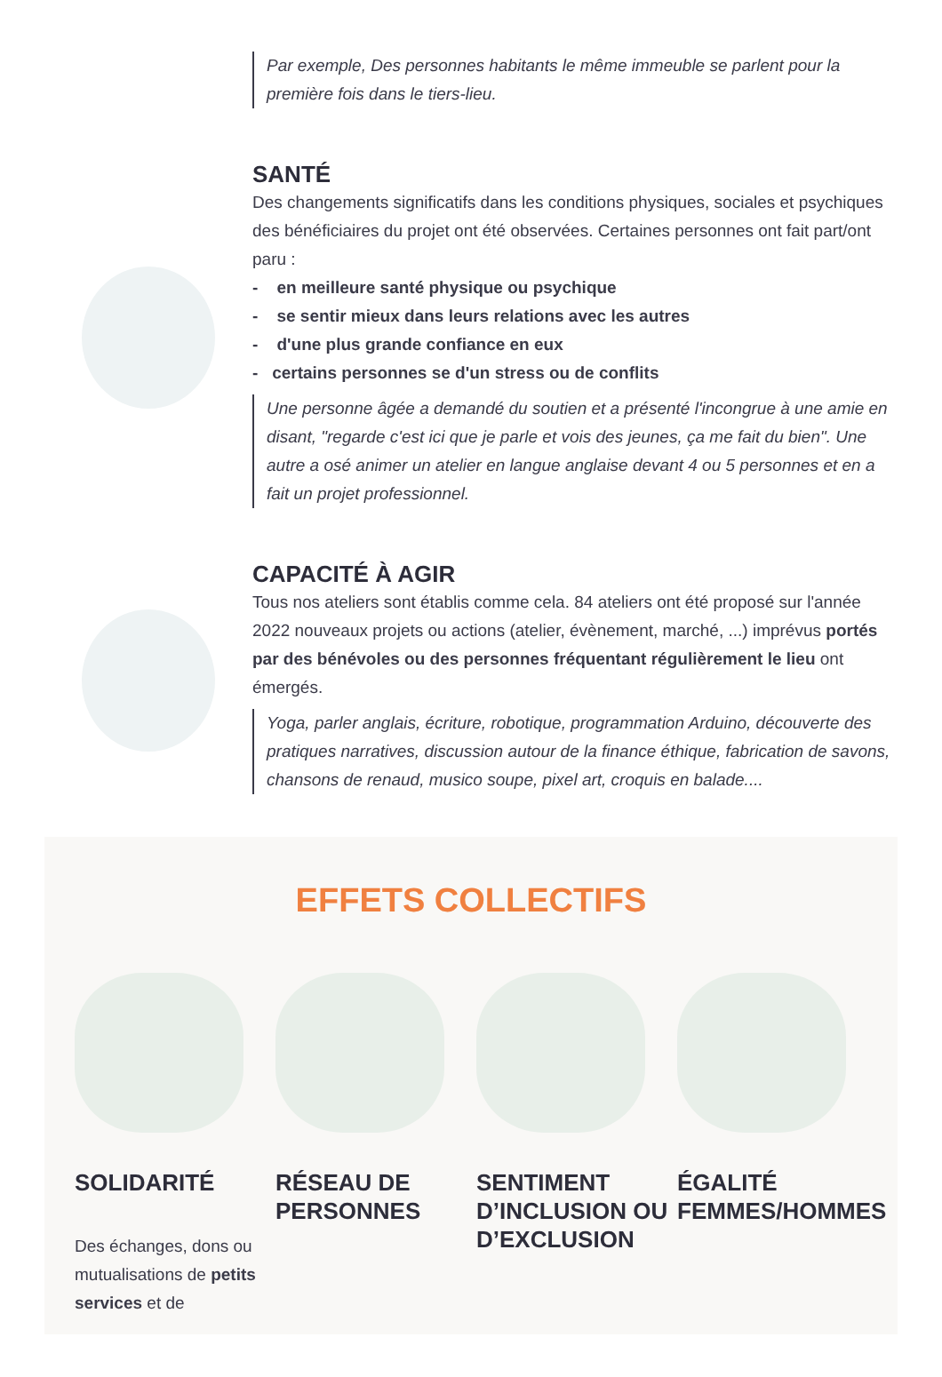Par exemple, Des personnes habitants le même immeuble se parlent pour la première fois dans le tiers-lieu.
SANTÉ
Des changements significatifs dans les conditions physiques, sociales et psychiques des bénéficiaires du projet ont été observées. Certaines personnes ont fait part/ont paru :
- en meilleure santé physique ou psychique
- se sentir mieux dans leurs relations avec les autres
- d'une plus grande confiance en eux
- certains personnes se d'un stress ou de conflits
Une personne âgée a demandé du soutien et a présenté l'incongrue à une amie en disant, "regarde c'est ici que je parle et vois des jeunes, ça me fait du bien". Une autre a osé animer un atelier en langue anglaise devant 4 ou 5 personnes et en a fait un projet professionnel.
CAPACITÉ À AGIR
Tous nos ateliers sont établis comme cela. 84 ateliers ont été proposé sur l'année 2022 nouveaux projets ou actions (atelier, évènement, marché, ...) imprévus portés par des bénévoles ou des personnes fréquentant régulièrement le lieu ont émergés.
Yoga, parler anglais, écriture, robotique, programmation Arduino, découverte des pratiques narratives, discussion autour de la finance éthique, fabrication de savons, chansons de renaud, musico soupe, pixel art, croquis en balade....
EFFETS COLLECTIFS
SOLIDARITÉ
Des échanges, dons ou mutualisations de petits services et de
RÉSEAU DE PERSONNES SENTIMENT D’INCLUSION OU D’EXCLUSION
ÉGALITÉ FEMMES/HOMMES